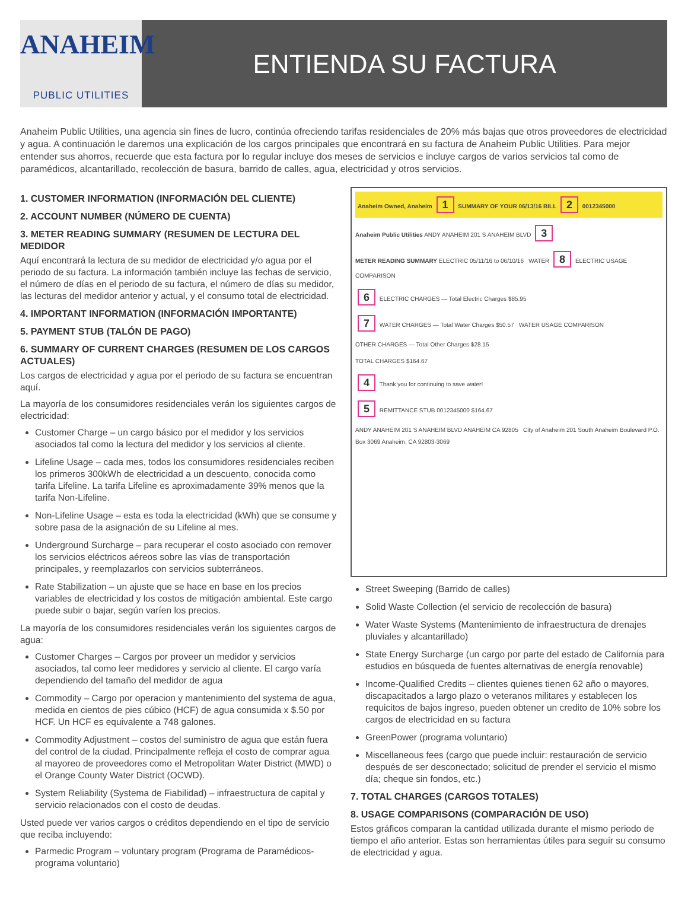ANAHEIM
PUBLIC UTILITIES
ENTIENDA SU FACTURA
Anaheim Public Utilities, una agencia sin fines de lucro, continúa ofreciendo tarifas residenciales de 20% más bajas que otros proveedores de electricidad y agua. A continuación le daremos una explicación de los cargos principales que encontrará en su factura de Anaheim Public Utilities. Para mejor entender sus ahorros, recuerde que esta factura por lo regular incluye dos meses de servicios e incluye cargos de varios servicios tal como de paramédicos, alcantarillado, recolección de basura, barrido de calles, agua, electricidad y otros servicios.
1. CUSTOMER INFORMATION (INFORMACIÓN DEL CLIENTE)
2. ACCOUNT NUMBER (NÚMERO DE CUENTA)
3. METER READING SUMMARY (RESUMEN DE LECTURA DEL MEDIDOR
Aquí encontrará la lectura de su medidor de electricidad y/o agua por el periodo de su factura. La información también incluye las fechas de servicio, el número de días en el periodo de su factura, el número de días su medidor, las lecturas del medidor anterior y actual, y el consumo total de electricidad.
4. IMPORTANT INFORMATION (INFORMACIÓN IMPORTANTE)
5. PAYMENT STUB (TALÓN DE PAGO)
6. SUMMARY OF CURRENT CHARGES (RESUMEN DE LOS CARGOS ACTUALES)
Los cargos de electricidad y agua por el periodo de su factura se encuentran aquí.
La mayoría de los consumidores residenciales verán los siguientes cargos de electricidad:
Customer Charge – un cargo básico por el medidor y los servicios asociados tal como la lectura del medidor y los servicios al cliente.
Lifeline Usage – cada mes, todos los consumidores residenciales reciben los primeros 300kWh de electricidad a un descuento, conocida como tarifa Lifeline. La tarifa Lifeline es aproximadamente 39% menos que la tarifa Non-Lifeline.
Non-Lifeline Usage – esta es toda la electricidad (kWh) que se consume y sobre pasa de la asignación de su Lifeline al mes.
Underground Surcharge – para recuperar el costo asociado con remover los servicios eléctricos aéreos sobre las vías de transportación principales, y reemplazarlos con servicios subterráneos.
Rate Stabilization – un ajuste que se hace en base en los precios variables de electricidad y los costos de mitigación ambiental. Este cargo puede subir o bajar, según varíen los precios.
La mayoría de los consumidores residenciales verán los siguientes cargos de agua:
Customer Charges – Cargos por proveer un medidor y servicios asociados, tal como leer medidores y servicio al cliente. El cargo varía dependiendo del tamaño del medidor de agua
Commodity – Cargo por operacion y mantenimiento del systema de agua, medida en cientos de pies cúbico (HCF) de agua consumida x $.50 por HCF. Un HCF es equivalente a 748 galones.
Commodity Adjustment – costos del suministro de agua que están fuera del control de la ciudad. Principalmente refleja el costo de comprar agua al mayoreo de proveedores como el Metropolitan Water District (MWD) o el Orange County Water District (OCWD).
System Reliability (Systema de Fiabilidad) – infraestructura de capital y servicio relacionados con el costo de deudas.
Usted puede ver varios cargos o créditos dependiendo en el tipo de servicio que reciba incluyendo:
Parmedic Program – voluntary program (Programa de Paramédicos-programa voluntario)
Anaheim Owned, Anaheim 1 SUMMARY OF YOUR 06/13/16 BILL 2 0012345000
Anaheim Public Utilities ANDY ANAHEIM 201 S ANAHEIM BLVD 3
METER READING SUMMARY ELECTRIC 05/11/16 to 06/10/16 WATER 8 ELECTRIC USAGE COMPARISON
6 ELECTRIC CHARGES — Total Electric Charges $85.95
7 WATER CHARGES — Total Water Charges $50.57 WATER USAGE COMPARISON
OTHER CHARGES — Total Other Charges $28.15
TOTAL CHARGES $164.67
4 Thank you for continuing to save water!
5 REMITTANCE STUB 0012345000 $164.67
ANDY ANAHEIM 201 S ANAHEIM BLVD ANAHEIM CA 92805 City of Anaheim 201 South Anaheim Boulevard P.O. Box 3069 Anaheim, CA 92803-3069
Street Sweeping (Barrido de calles)
Solid Waste Collection (el servicio de recolección de basura)
Water Waste Systems (Mantenimiento de infraestructura de drenajes pluviales y alcantarillado)
State Energy Surcharge (un cargo por parte del estado de California para estudios en búsqueda de fuentes alternativas de energía renovable)
Income-Qualified Credits – clientes quienes tienen 62 año o mayores, discapacitados a largo plazo o veteranos militares y establecen los requicitos de bajos ingreso, pueden obtener un credito de 10% sobre los cargos de electricidad en su factura
GreenPower (programa voluntario)
Miscellaneous fees (cargo que puede incluir: restauración de servicio después de ser desconectado; solicitud de prender el servicio el mismo día; cheque sin fondos, etc.)
7. TOTAL CHARGES (CARGOS TOTALES)
8. USAGE COMPARISONS (COMPARACIÓN DE USO)
Estos gráficos comparan la cantidad utilizada durante el mismo periodo de tiempo el año anterior. Estas son herramientas útiles para seguir su consumo de electricidad y agua.